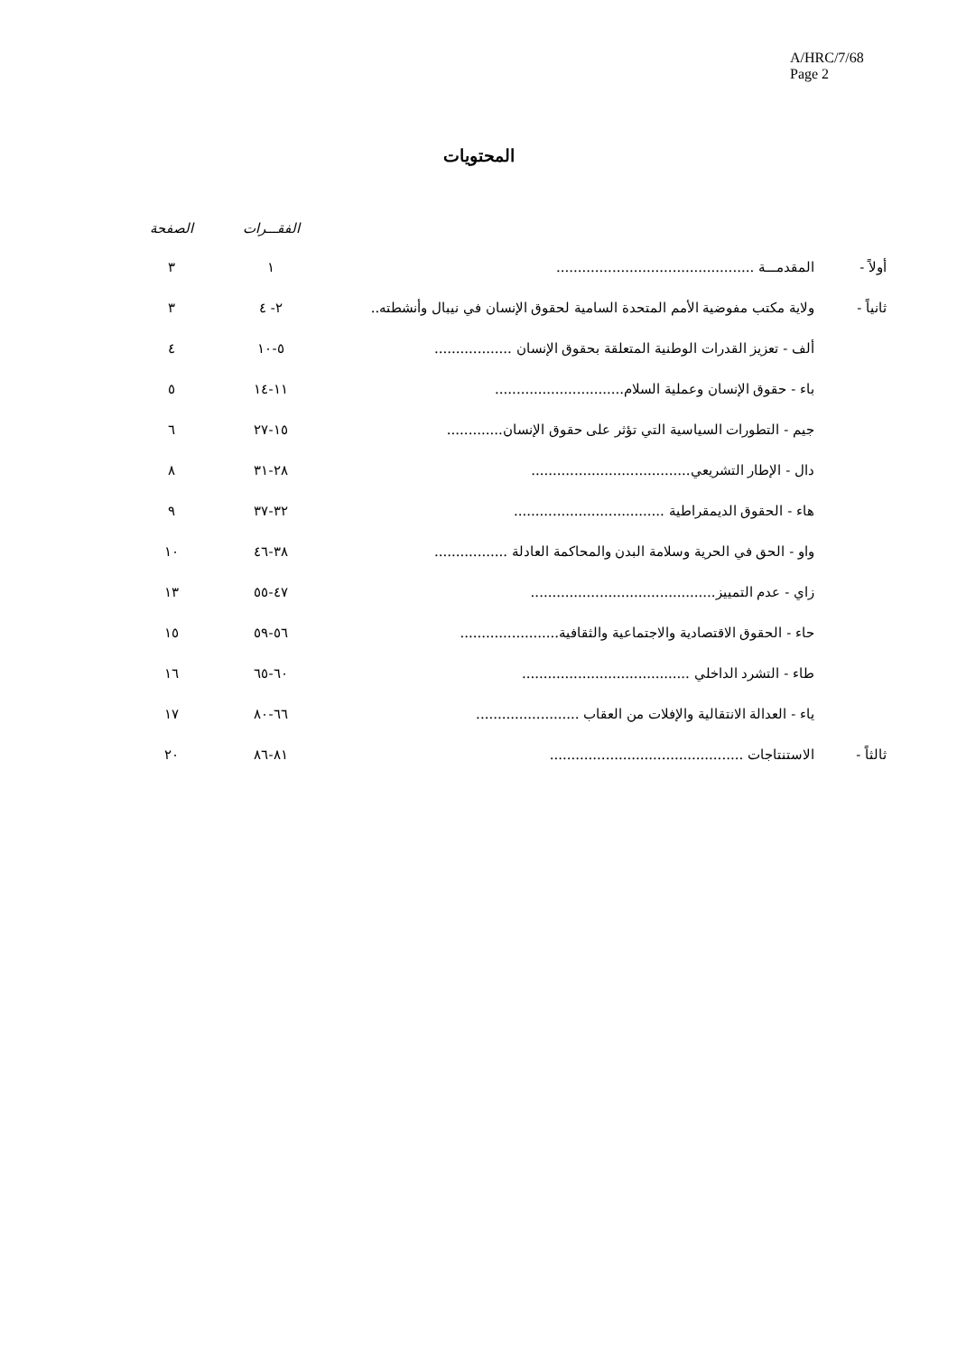A/HRC/7/68
Page 2
المحتويات
| | | الفقـــرات | الصفحة |
| --- | --- | --- | --- |
| أولاً - | المقدمـــة .............................................. | ١ | ٣ |
| ثانياً - | ولاية مكتب مفوضية الأمم المتحدة السامية لحقوق الإنسان في نيبال وأنشطته.. | ٢- ٤ | ٣ |
| | ألف - تعزيز القدرات الوطنية المتعلقة بحقوق الإنسان .................. | ٥-١٠ | ٤ |
| | باء - حقوق الإنسان وعملية السلام.............................. | ١١-١٤ | ٥ |
| | جيم - التطورات السياسية التي تؤثر على حقوق الإنسان............. | ١٥-٢٧ | ٦ |
| | دال - الإطار التشريعي..................................... | ٢٨-٣١ | ٨ |
| | هاء - الحقوق الديمقراطية ................................... | ٣٢-٣٧ | ٩ |
| | واو - الحق في الحرية وسلامة البدن والمحاكمة العادلة ................. | ٣٨-٤٦ | ١٠ |
| | زاي - عدم التمييز........................................... | ٤٧-٥٥ | ١٣ |
| | حاء - الحقوق الاقتصادية والاجتماعية والثقافية....................... | ٥٦-٥٩ | ١٥ |
| | طاء - التشرد الداخلي ....................................... | ٦٠-٦٥ | ١٦ |
| | ياء - العدالة الانتقالية والإفلات من العقاب ........................ | ٦٦-٨٠ | ١٧ |
| ثالثاً - | الاستنتاجات ............................................. | ٨١-٨٦ | ٢٠ |